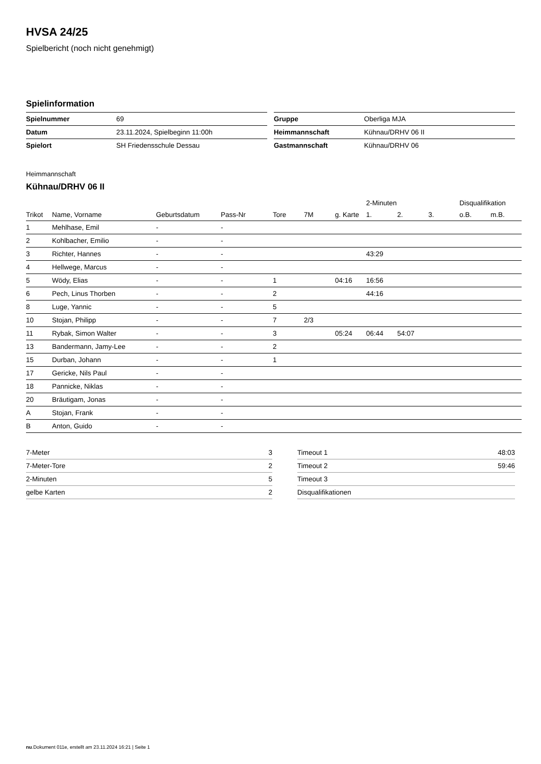HVSA 24/25
Spielbericht (noch nicht genehmigt)
Spielinformation
| Spielnummer | 69 |
| Datum | 23.11.2024, Spielbeginn 11:00h |
| Spielort | SH Friedensschule Dessau |
| Gruppe | Oberliga MJA |
| Heimmannschaft | Kühnau/DRHV 06 II |
| Gastmannschaft | Kühnau/DRHV 06 |
Heimmannschaft
Kühnau/DRHV 06 II
| | | | | | | | 2-Minuten | | | Disqualifikation | |
| --- | --- | --- | --- | --- | --- | --- | --- | --- | --- | --- | --- |
| Trikot | Name, Vorname | Geburtsdatum | Pass-Nr | Tore | 7M | g. Karte | 1. | 2. | 3. | o.B. | m.B. |
| 1 | Mehlhase, Emil | - | - | | | | | | | | |
| 2 | Kohlbacher, Emilio | - | - | | | | | | | | |
| 3 | Richter, Hannes | - | - | | | | 43:29 | | | | |
| 4 | Hellwege, Marcus | - | - | | | | | | | | |
| 5 | Wödy, Elias | - | - | 1 | | 04:16 | 16:56 | | | | |
| 6 | Pech, Linus Thorben | - | - | 2 | | | 44:16 | | | | |
| 8 | Luge, Yannic | - | - | 5 | | | | | | | |
| 10 | Stojan, Philipp | - | - | 7 | 2/3 | | | | | | |
| 11 | Rybak, Simon Walter | - | - | 3 | | 05:24 | 06:44 | 54:07 | | | |
| 13 | Bandermann, Jamy-Lee | - | - | 2 | | | | | | | |
| 15 | Durban, Johann | - | - | 1 | | | | | | | |
| 17 | Gericke, Nils Paul | - | - | | | | | | | | |
| 18 | Pannicke, Niklas | - | - | | | | | | | | |
| 20 | Bräutigam, Jonas | - | - | | | | | | | | |
| A | Stojan, Frank | - | - | | | | | | | | |
| B | Anton, Guido | - | - | | | | | | | | |
| 7-Meter | 3 |
| 7-Meter-Tore | 2 |
| 2-Minuten | 5 |
| gelbe Karten | 2 |
| Timeout 1 | 48:03 |
| Timeout 2 | 59:46 |
| Timeout 3 | |
| Disqualifikationen | |
nu.Dokument 011e, erstellt am 23.11.2024 16:21 | Seite 1